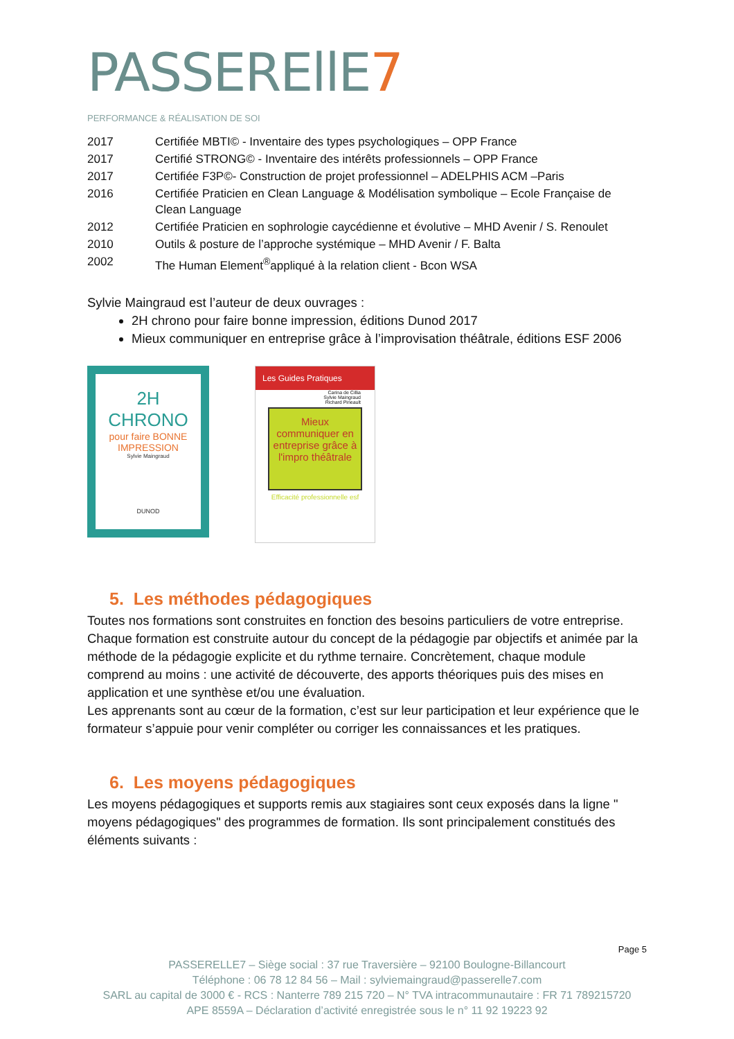PASSEREllE7
PERFORMANCE & RÉALISATION DE SOI
| 2017 | Certifiée MBTI© - Inventaire des types psychologiques – OPP France |
| 2017 | Certifié STRONG© - Inventaire des intérêts professionnels – OPP France |
| 2017 | Certifiée F3P©- Construction de projet professionnel – ADELPHIS ACM –Paris |
| 2016 | Certifiée Praticien en Clean Language & Modélisation symbolique – Ecole Française de Clean Language |
| 2012 | Certifiée Praticien en sophrologie caycédienne et évolutive – MHD Avenir / S. Renoulet |
| 2010 | Outils & posture de l’approche systémique – MHD Avenir / F. Balta |
| 2002 | The Human Element<sup>®</sup>appliqué à la relation client - Bcon WSA |
Sylvie Maingraud est l’auteur de deux ouvrages :
2H chrono pour faire bonne impression, éditions Dunod 2017
Mieux communiquer en entreprise grâce à l’improvisation théâtrale, éditions ESF 2006
2H
CHRONO
pour faire BONNE IMPRESSION
Sylvie Maingraud
DUNOD
Les Guides Pratiques
Carina de Cillia
Sylvie Maingraud
Richard Pineault
Mieux communiquer en entreprise grâce à l'impro théâtrale
Efficacité professionnelle esf
5. Les méthodes pédagogiques
Toutes nos formations sont construites en fonction des besoins particuliers de votre entreprise.
Chaque formation est construite autour du concept de la pédagogie par objectifs et animée par la méthode de la pédagogie explicite et du rythme ternaire. Concrètement, chaque module comprend au moins : une activité de découverte, des apports théoriques puis des mises en application et une synthèse et/ou une évaluation.
Les apprenants sont au cœur de la formation, c’est sur leur participation et leur expérience que le formateur s’appuie pour venir compléter ou corriger les connaissances et les pratiques.
6. Les moyens pédagogiques
Les moyens pédagogiques et supports remis aux stagiaires sont ceux exposés dans la ligne " moyens pédagogiques" des programmes de formation. Ils sont principalement constitués des éléments suivants :
Page 5
PASSERELLE7 – Siège social : 37 rue Traversière – 92100 Boulogne-Billancourt
Téléphone : 06 78 12 84 56 – Mail : sylviemaingraud@passerelle7.com
SARL au capital de 3000 € - RCS : Nanterre 789 215 720 – N° TVA intracommunautaire : FR 71 789215720
APE 8559A – Déclaration d’activité enregistrée sous le n° 11 92 19223 92